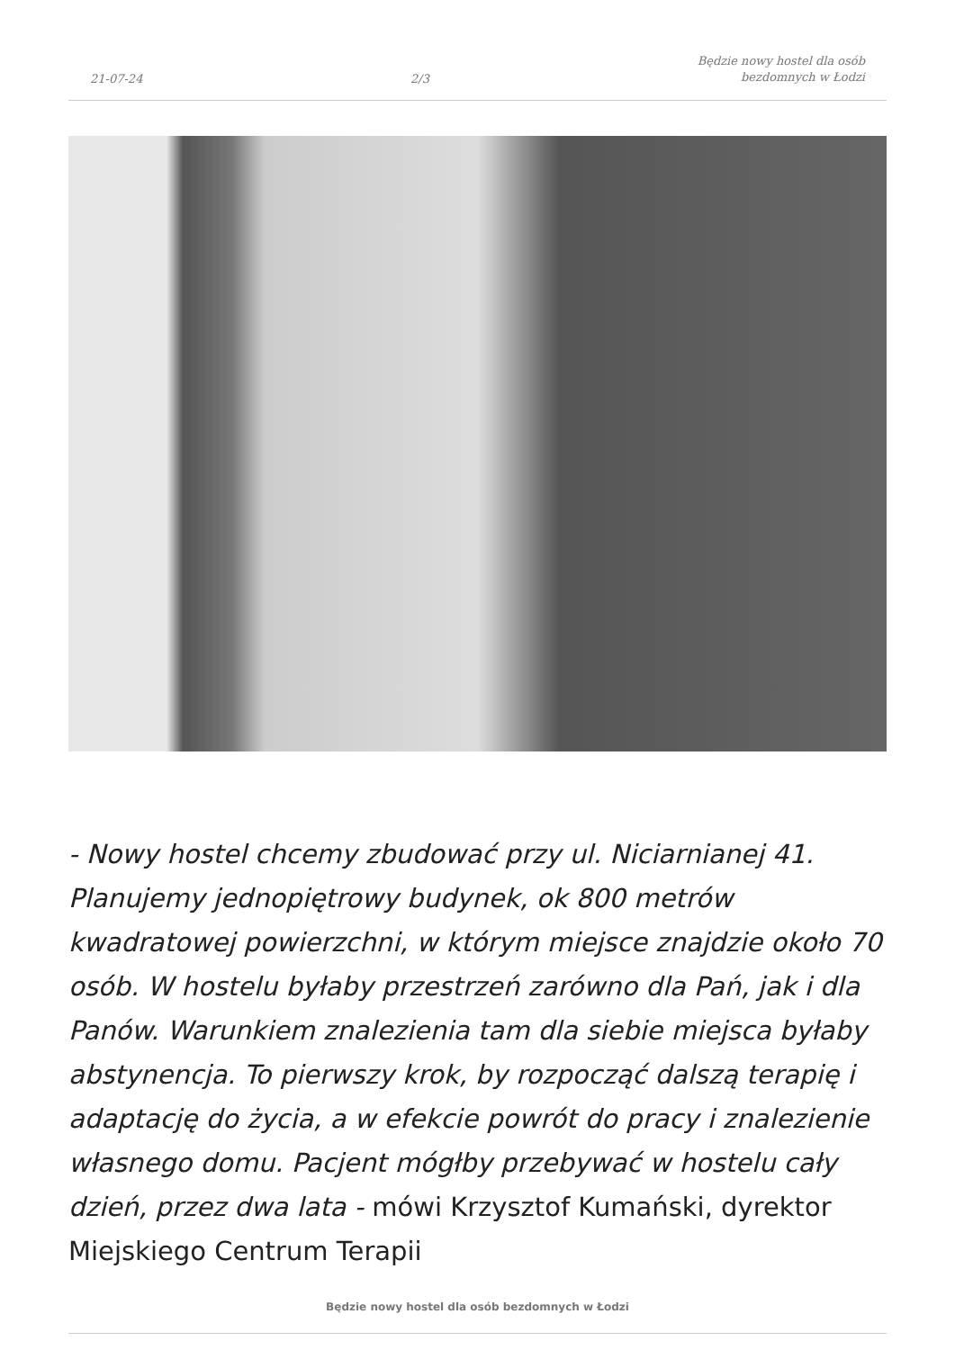21-07-24 2/3 Będzie nowy hostel dla osób
bezdomnych w Łodzi
- Nowy hostel chcemy zbudować przy ul. Niciarnianej 41. Planujemy jednopiętrowy budynek, ok 800 metrów kwadratowej powierzchni, w którym miejsce znajdzie około 70 osób. W hostelu byłaby przestrzeń zarówno dla Pań, jak i dla Panów. Warunkiem znalezienia tam dla siebie miejsca byłaby abstynencja. To pierwszy krok, by rozpocząć dalszą terapię i adaptację do życia, a w efekcie powrót do pracy i znalezienie własnego domu. Pacjent mógłby przebywać w hostelu cały dzień, przez dwa lata - mówi Krzysztof Kumański, dyrektor Miejskiego Centrum Terapii
Będzie nowy hostel dla osób bezdomnych w Łodzi